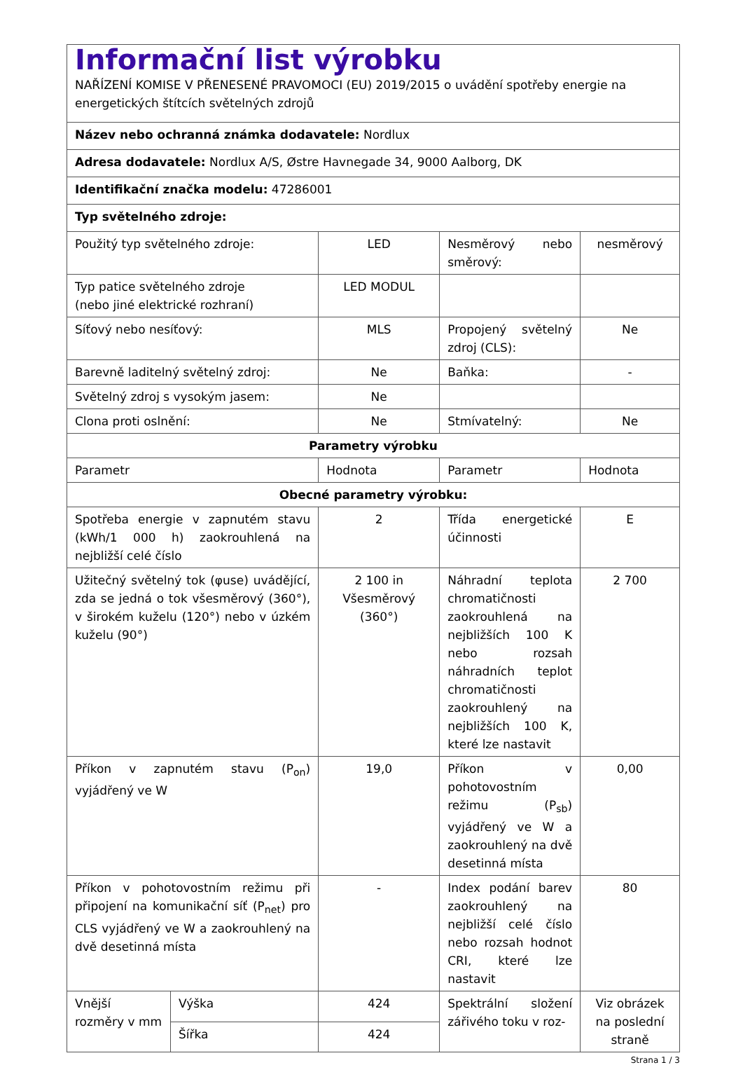| Informační list výrobku NAŘÍZENÍ KOMISE V PŘENESENÉ PRAVOMOCI (EU) 2019/2015 o uvádění spotřeby energie na energetických štítcích světelných zdrojů | | | | |
| Název nebo ochranná známka dodavatele: Nordlux | | | | |
| Adresa dodavatele: Nordlux A/S, Østre Havnegade 34, 9000 Aalborg, DK | | | | |
| Identifikační značka modelu: 47286001 | | | | |
| Typ světelného zdroje: | | | | |
| Použitý typ světelného zdroje: | | LED | Nesměrový nebo směrový: | nesměrový |
| Typ patice světelného zdroje (nebo jiné elektrické rozhraní) | | LED MODUL | | |
| Síťový nebo nesíťový: | | MLS | Propojený světelný zdroj (CLS): | Ne |
| Barevně laditelný světelný zdroj: | | Ne | Baňka: | - |
| Světelný zdroj s vysokým jasem: | | Ne | | |
| Clona proti oslnění: | | Ne | Stmívatelný: | Ne |
| Parametry výrobku | | | | |
| Parametr | | Hodnota | Parametr | Hodnota |
| Obecné parametry výrobku: | | | | |
| Spotřeba energie v zapnutém stavu (kWh/1 000 h) zaokrouhlená na nejbližší celé číslo | | 2 | Třída energetické účinnosti | E |
| Užitečný světelný tok (φuse) uvádějící, zda se jedná o tok všesměrový (360°), v širokém kuželu (120°) nebo v úzkém kuželu (90°) | | 2 100 in Všesměrový (360°) | Náhradní teplota chromatičnosti zaokrouhlená na nejbližších 100 K nebo rozsah náhradních teplot chromatičnosti zaokrouhlený na nejbližších 100 K, které lze nastavit | 2 700 |
| Příkon v zapnutém stavu (P<sub>on</sub>) vyjádřený ve W | | 19,0 | Příkon v pohotovostním režimu (P<sub>sb</sub>) vyjádřený ve W a zaokrouhlený na dvě desetinná místa | 0,00 |
| Příkon v pohotovostním režimu při připojení na komunikační síť (P<sub>net</sub>) pro CLS vyjádřený ve W a zaokrouhlený na dvě desetinná místa | | - | Index podání barev zaokrouhlený na nejbližší celé číslo nebo rozsah hodnot CRI, které lze nastavit | 80 |
| Vnější rozměry v mm | Výška | 424 | Spektrální složení zářivého toku v roz- | Viz obrázek na poslední straně |
| | Šířka | 424 | | |
Strana 1 / 3